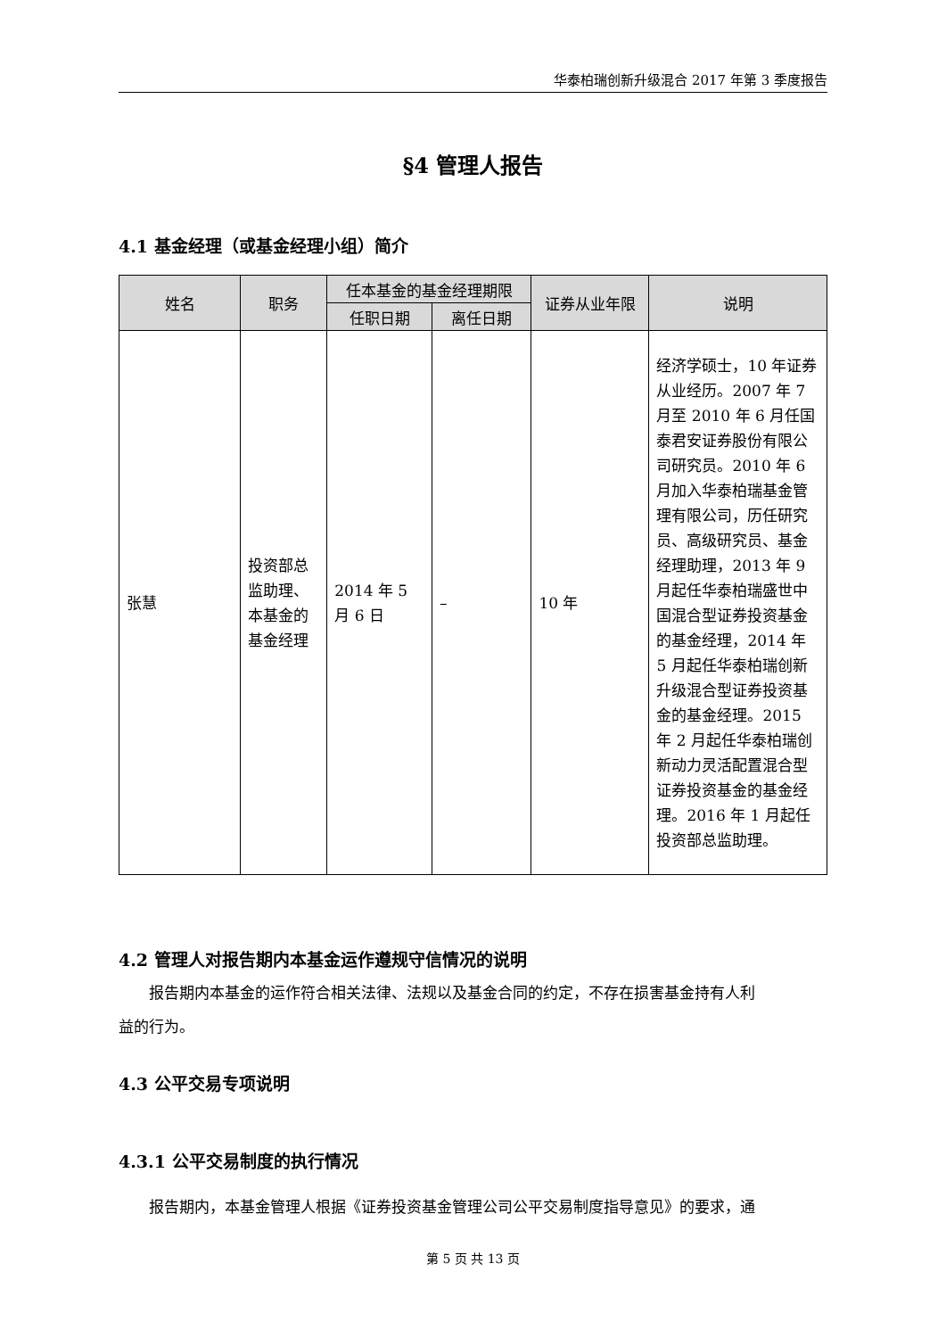华泰柏瑞创新升级混合 2017 年第 3 季度报告
§4 管理人报告
4.1 基金经理（或基金经理小组）简介
| 姓名 | 职务 | 任本基金的基金经理期限 | | 证券从业年限 | 说明 |
| --- | --- | --- | --- | --- | --- |
| | | 任职日期 | 离任日期 | | |
| 张慧 | 投资部总监助理、本基金的基金经理 | 2014 年 5 月 6 日 | – | 10 年 | 经济学硕士，10 年证券从业经历。2007 年 7 月至 2010 年 6 月任国泰君安证券股份有限公司研究员。2010 年 6 月加入华泰柏瑞基金管理有限公司，历任研究员、高级研究员、基金经理助理，2013 年 9 月起任华泰柏瑞盛世中国混合型证券投资基金的基金经理，2014 年 5 月起任华泰柏瑞创新升级混合型证券投资基金的基金经理。2015 年 2 月起任华泰柏瑞创新动力灵活配置混合型证券投资基金的基金经理。2016 年 1 月起任投资部总监助理。 |
4.2 管理人对报告期内本基金运作遵规守信情况的说明
报告期内本基金的运作符合相关法律、法规以及基金合同的约定，不存在损害基金持有人利
益的行为。
4.3 公平交易专项说明
4.3.1 公平交易制度的执行情况
报告期内，本基金管理人根据《证券投资基金管理公司公平交易制度指导意见》的要求，通
第 5 页 共 13 页